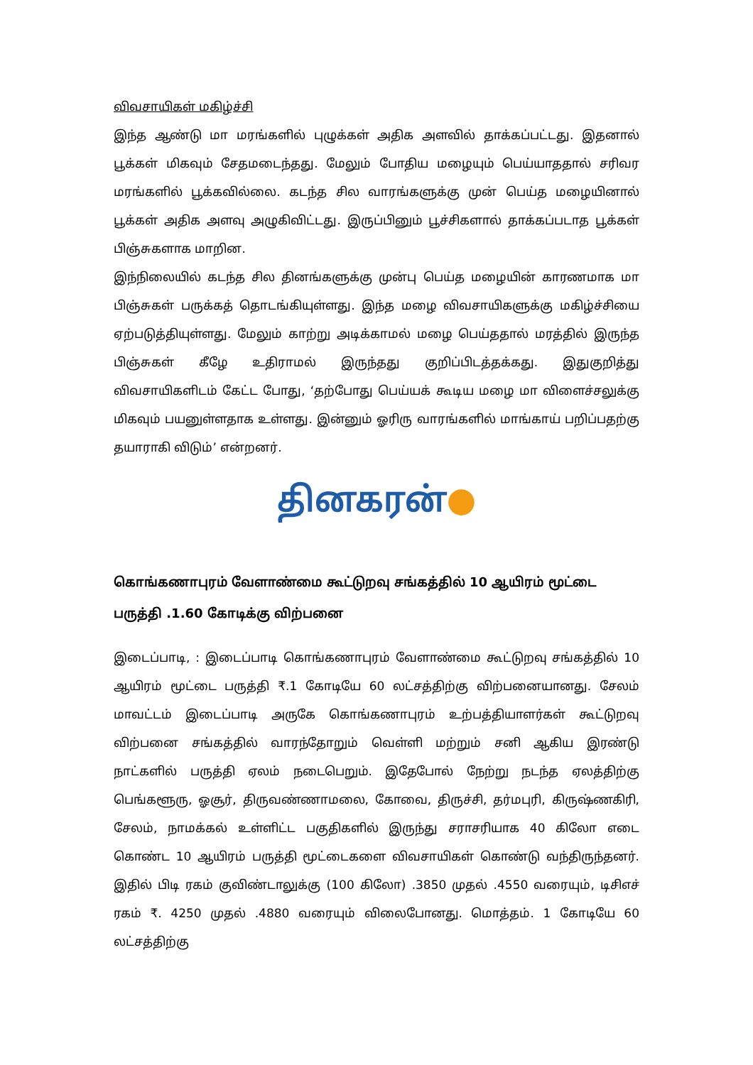விவசாயிகள் மகிழ்ச்சி
இந்த ஆண்டு மா மரங்களில் புழுக்கள் அதிக அளவில் தாக்கப்பட்டது. இதனால் பூக்கள் மிகவும் சேதமடைந்தது. மேலும் போதிய மழையும் பெய்யாததால் சரிவர மரங்களில் பூக்கவில்லை. கடந்த சில வாரங்களுக்கு முன் பெய்த மழையினால் பூக்கள் அதிக அளவு அழுகிவிட்டது. இருப்பினும் பூச்சிகளால் தாக்கப்படாத பூக்கள் பிஞ்சுகளாக மாறின.
இந்நிலையில் கடந்த சில தினங்களுக்கு முன்பு பெய்த மழையின் காரணமாக மா பிஞ்சுகள் பருக்கத் தொடங்கியுள்ளது. இந்த மழை விவசாயிகளுக்கு மகிழ்ச்சியை ஏற்படுத்தியுள்ளது. மேலும் காற்று அடிக்காமல் மழை பெய்ததால் மரத்தில் இருந்த பிஞ்சுகள் கீழே உதிராமல் இருந்தது குறிப்பிடத்தக்கது. இதுகுறித்து விவசாயிகளிடம் கேட்ட போது, ‘தற்போது பெய்யக் கூடிய மழை மா விளைச்சலுக்கு மிகவும் பயனுள்ளதாக உள்ளது. இன்னும் ஓரிரு வாரங்களில் மாங்காய் பறிப்பதற்கு தயாராகி விடும்’ என்றனர்.
தினகரன்●
கொங்கணாபுரம் வேளாண்மை கூட்டுறவு சங்கத்தில் 10 ஆயிரம் மூட்டை பருத்தி .1.60 கோடிக்கு விற்பனை
இடைப்பாடி, : இடைப்பாடி கொங்கணாபுரம் வேளாண்மை கூட்டுறவு சங்கத்தில் 10 ஆயிரம் மூட்டை பருத்தி ₹.1 கோடியே 60 லட்சத்திற்கு விற்பனையானது. சேலம் மாவட்டம் இடைப்பாடி அருகே கொங்கணாபுரம் உற்பத்தியாளர்கள் கூட்டுறவு விற்பனை சங்கத்தில் வாரந்தோறும் வெள்ளி மற்றும் சனி ஆகிய இரண்டு நாட்களில் பருத்தி ஏலம் நடைபெறும். இதேபோல் நேற்று நடந்த ஏலத்திற்கு பெங்களூரு, ஓசூர், திருவண்ணாமலை, கோவை, திருச்சி, தர்மபுரி, கிருஷ்ணகிரி, சேலம், நாமக்கல் உள்ளிட்ட பகுதிகளில் இருந்து சராசரியாக 40 கிலோ எடை கொண்ட 10 ஆயிரம் பருத்தி மூட்டைகளை விவசாயிகள் கொண்டு வந்திருந்தனர். இதில் பிடி ரகம் குவிண்டாலுக்கு (100 கிலோ) .3850 முதல் .4550 வரையும், டிசிஎச் ரகம் ₹. 4250 முதல் .4880 வரையும் விலைபோனது. மொத்தம். 1 கோடியே 60 லட்சத்திற்கு